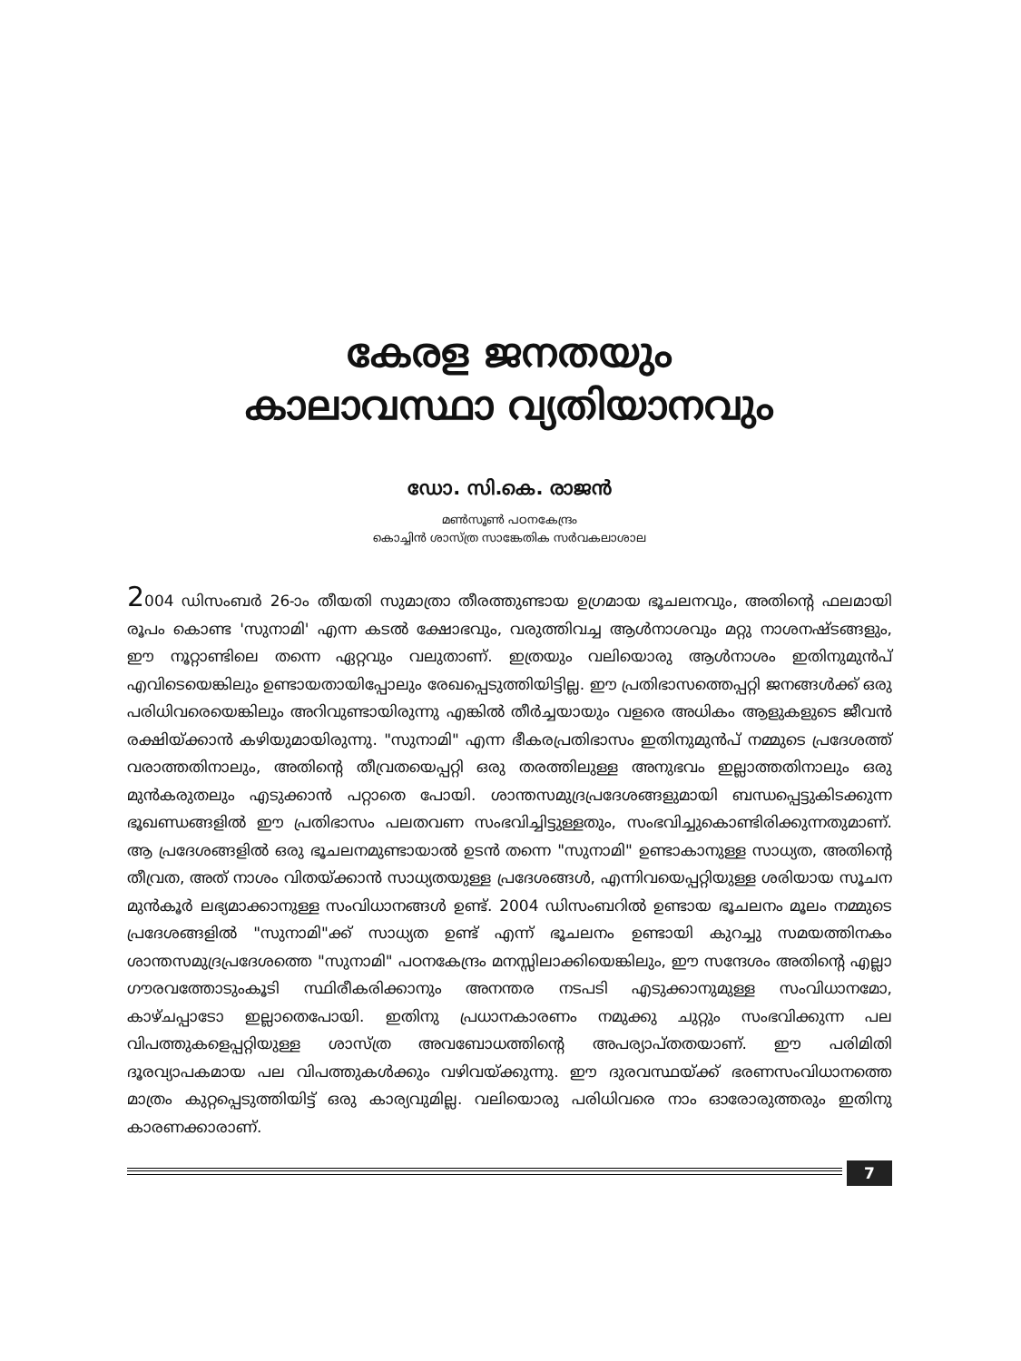കേരള ജനതയും
കാലാവസ്ഥാ വ്യതിയാനവും
ഡോ. സി.കെ. രാജൻ
മൺസൂൺ പഠനകേന്ദ്രം
കൊച്ചിൻ ശാസ്ത്ര സാങ്കേതിക സർവകലാശാല
2004 ഡിസംബർ 26-ാം തീയതി സുമാത്രാ തീരത്തുണ്ടായ ഉഗ്രമായ ഭൂചലനവും, അതിന്റെ ഫലമായി രൂപം കൊണ്ട 'സുനാമി' എന്ന കടൽ ക്ഷോഭവും, വരുത്തിവച്ച ആൾനാശവും മറ്റു നാശനഷ്ടങ്ങളും, ഈ നൂറ്റാണ്ടിലെ തന്നെ ഏറ്റവും വലുതാണ്. ഇത്രയും വലിയൊരു ആൾനാശം ഇതിനുമുൻപ് എവിടെയെങ്കിലും ഉണ്ടായതായിപ്പോലും രേഖപ്പെടുത്തിയിട്ടില്ല. ഈ പ്രതിഭാസത്തെപ്പറ്റി ജനങ്ങൾക്ക് ഒരു പരിധിവരെയെങ്കിലും അറിവുണ്ടായിരുന്നു എങ്കിൽ തീർച്ചയായും വളരെ അധികം ആളുകളുടെ ജീവൻ രക്ഷിയ്ക്കാൻ കഴിയുമായിരുന്നു. "സുനാമി" എന്ന ഭീകരപ്രതിഭാസം ഇതിനുമുൻപ് നമ്മുടെ പ്രദേശത്ത് വരാത്തതിനാലും, അതിന്റെ തീവ്രതയെപ്പറ്റി ഒരു തരത്തിലുള്ള അനുഭവം ഇല്ലാത്തതിനാലും ഒരു മുൻകരുതലും എടുക്കാൻ പറ്റാതെ പോയി. ശാന്തസമുദ്രപ്രദേശങ്ങളുമായി ബന്ധപ്പെട്ടുകിടക്കുന്ന ഭൂഖണ്ഡങ്ങളിൽ ഈ പ്രതിഭാസം പലതവണ സംഭവിച്ചിട്ടുള്ളതും, സംഭവിച്ചുകൊണ്ടിരിക്കുന്നതുമാണ്. ആ പ്രദേശങ്ങളിൽ ഒരു ഭൂചലനമുണ്ടായാൽ ഉടൻ തന്നെ "സുനാമി" ഉണ്ടാകാനുള്ള സാധ്യത, അതിന്റെ തീവ്രത, അത് നാശം വിതയ്ക്കാൻ സാധ്യതയുള്ള പ്രദേശങ്ങൾ, എന്നിവയെപ്പറ്റിയുള്ള ശരിയായ സൂചന മുൻകൂർ ലഭ്യമാക്കാനുള്ള സംവിധാനങ്ങൾ ഉണ്ട്. 2004 ഡിസംബറിൽ ഉണ്ടായ ഭൂചലനം മൂലം നമ്മുടെ പ്രദേശങ്ങളിൽ "സുനാമി"ക്ക് സാധ്യത ഉണ്ട് എന്ന് ഭൂചലനം ഉണ്ടായി കുറച്ചു സമയത്തിനകം ശാന്തസമുദ്രപ്രദേശത്തെ "സുനാമി" പഠനകേന്ദ്രം മനസ്സിലാക്കിയെങ്കിലും, ഈ സന്ദേശം അതിന്റെ എല്ലാ ഗൗരവത്തോടുംകൂടി സ്ഥിരീകരിക്കാനും അനന്തര നടപടി എടുക്കാനുമുള്ള സംവിധാനമോ, കാഴ്ചപ്പാടോ ഇല്ലാതെപോയി. ഇതിനു പ്രധാനകാരണം നമുക്കു ചുറ്റും സംഭവിക്കുന്ന പല വിപത്തുകളെപ്പറ്റിയുള്ള ശാസ്ത്ര അവബോധത്തിന്റെ അപര്യാപ്തതയാണ്. ഈ പരിമിതി ദൂരവ്യാപകമായ പല വിപത്തുകൾക്കും വഴിവയ്ക്കുന്നു. ഈ ദുരവസ്ഥയ്ക്ക് ഭരണസംവിധാനത്തെ മാത്രം കുറ്റപ്പെടുത്തിയിട്ട് ഒരു കാര്യവുമില്ല. വലിയൊരു പരിധിവരെ നാം ഓരോരുത്തരും ഇതിനു കാരണക്കാരാണ്.
7